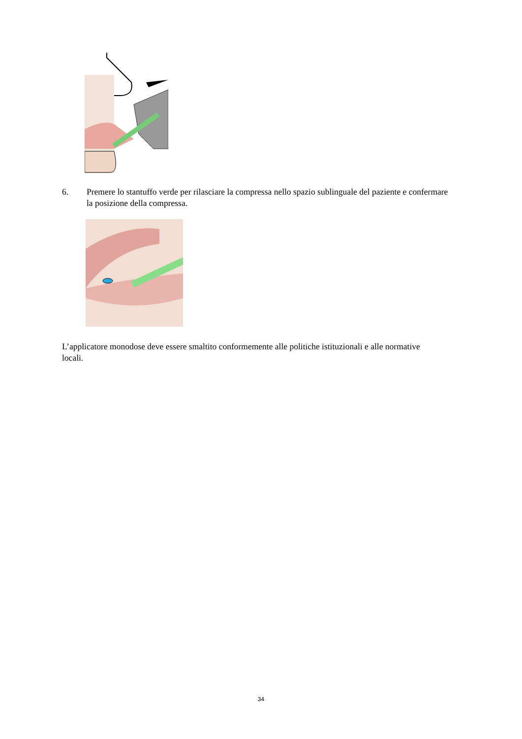6. Premere lo stantuffo verde per rilasciare la compressa nello spazio sublinguale del paziente e confermare la posizione della compressa.
L’applicatore monodose deve essere smaltito conformemente alle politiche istituzionali e alle normative locali.
34